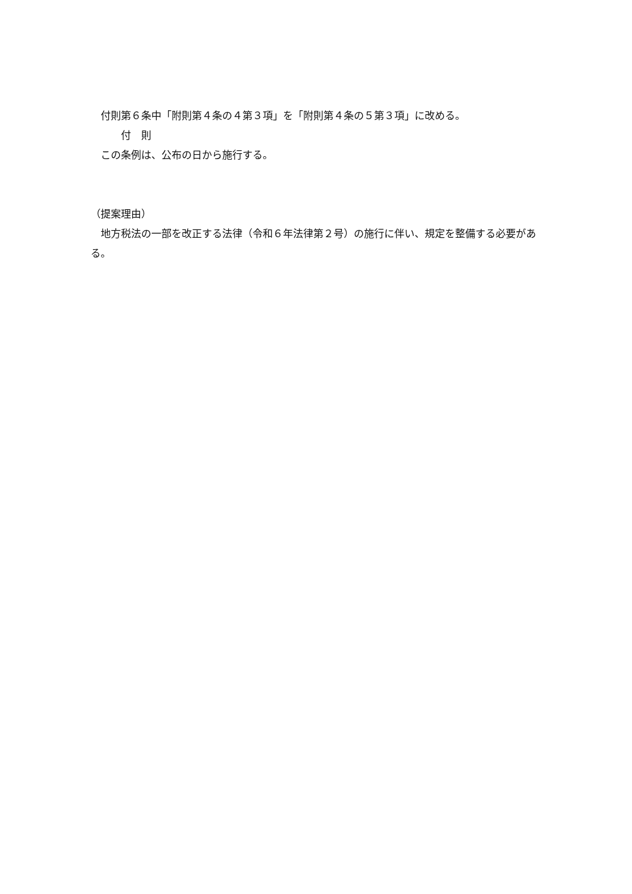付則第６条中「附則第４条の４第３項」を「附則第４条の５第３項」に改める。
　　　付　則
　この条例は、公布の日から施行する。
（提案理由）
　地方税法の一部を改正する法律（令和６年法律第２号）の施行に伴い、規定を整備する必要がある。